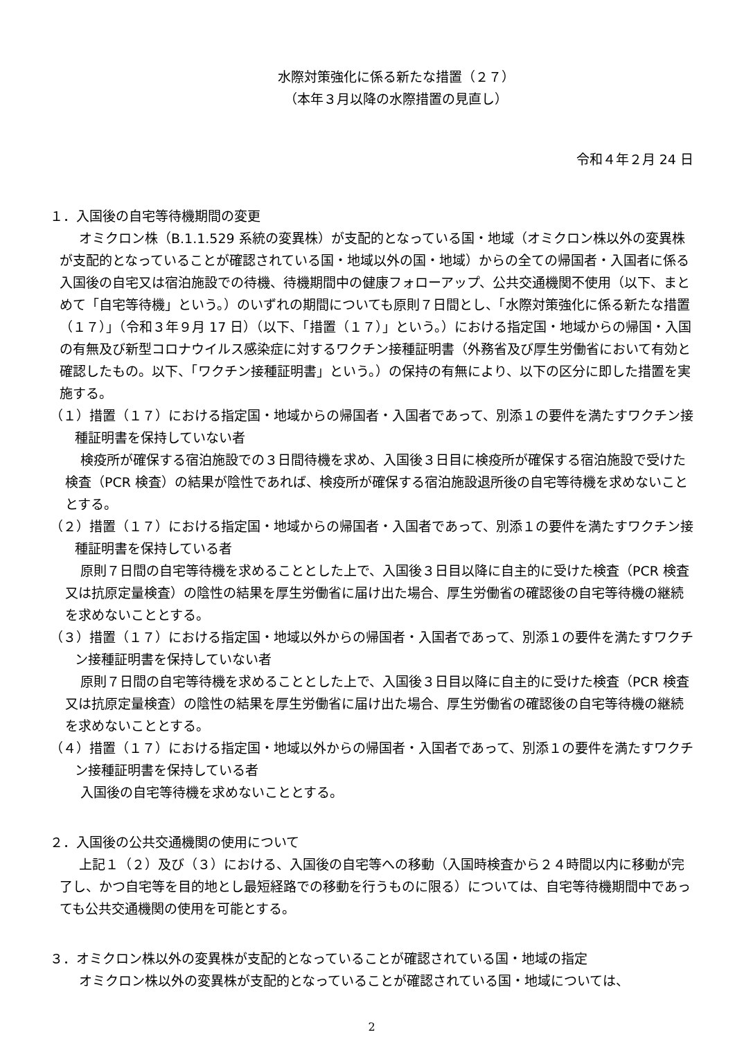水際対策強化に係る新たな措置（２７）
（本年３月以降の水際措置の見直し）
令和４年２月 24 日
１．入国後の自宅等待機期間の変更
オミクロン株（B.1.1.529 系統の変異株）が支配的となっている国・地域（オミクロン株以外の変異株が支配的となっていることが確認されている国・地域以外の国・地域）からの全ての帰国者・入国者に係る入国後の自宅又は宿泊施設での待機、待機期間中の健康フォローアップ、公共交通機関不使用（以下、まとめて「自宅等待機」という。）のいずれの期間についても原則７日間とし、「水際対策強化に係る新たな措置（１７）」（令和３年９月 17 日）（以下、「措置（１７）」という。）における指定国・地域からの帰国・入国の有無及び新型コロナウイルス感染症に対するワクチン接種証明書（外務省及び厚生労働省において有効と確認したもの。以下、「ワクチン接種証明書」という。）の保持の有無により、以下の区分に即した措置を実施する。
（１）措置（１７）における指定国・地域からの帰国者・入国者であって、別添１の要件を満たすワクチン接種証明書を保持していない者
検疫所が確保する宿泊施設での３日間待機を求め、入国後３日目に検疫所が確保する宿泊施設で受けた検査（PCR 検査）の結果が陰性であれば、検疫所が確保する宿泊施設退所後の自宅等待機を求めないこととする。
（２）措置（１７）における指定国・地域からの帰国者・入国者であって、別添１の要件を満たすワクチン接種証明書を保持している者
原則７日間の自宅等待機を求めることとした上で、入国後３日目以降に自主的に受けた検査（PCR 検査又は抗原定量検査）の陰性の結果を厚生労働省に届け出た場合、厚生労働省の確認後の自宅等待機の継続を求めないこととする。
（３）措置（１７）における指定国・地域以外からの帰国者・入国者であって、別添１の要件を満たすワクチン接種証明書を保持していない者
原則７日間の自宅等待機を求めることとした上で、入国後３日目以降に自主的に受けた検査（PCR 検査又は抗原定量検査）の陰性の結果を厚生労働省に届け出た場合、厚生労働省の確認後の自宅等待機の継続を求めないこととする。
（４）措置（１７）における指定国・地域以外からの帰国者・入国者であって、別添１の要件を満たすワクチン接種証明書を保持している者
入国後の自宅等待機を求めないこととする。
２．入国後の公共交通機関の使用について
上記１（２）及び（３）における、入国後の自宅等への移動（入国時検査から２４時間以内に移動が完了し、かつ自宅等を目的地とし最短経路での移動を行うものに限る）については、自宅等待機期間中であっても公共交通機関の使用を可能とする。
３．オミクロン株以外の変異株が支配的となっていることが確認されている国・地域の指定
オミクロン株以外の変異株が支配的となっていることが確認されている国・地域については、
2